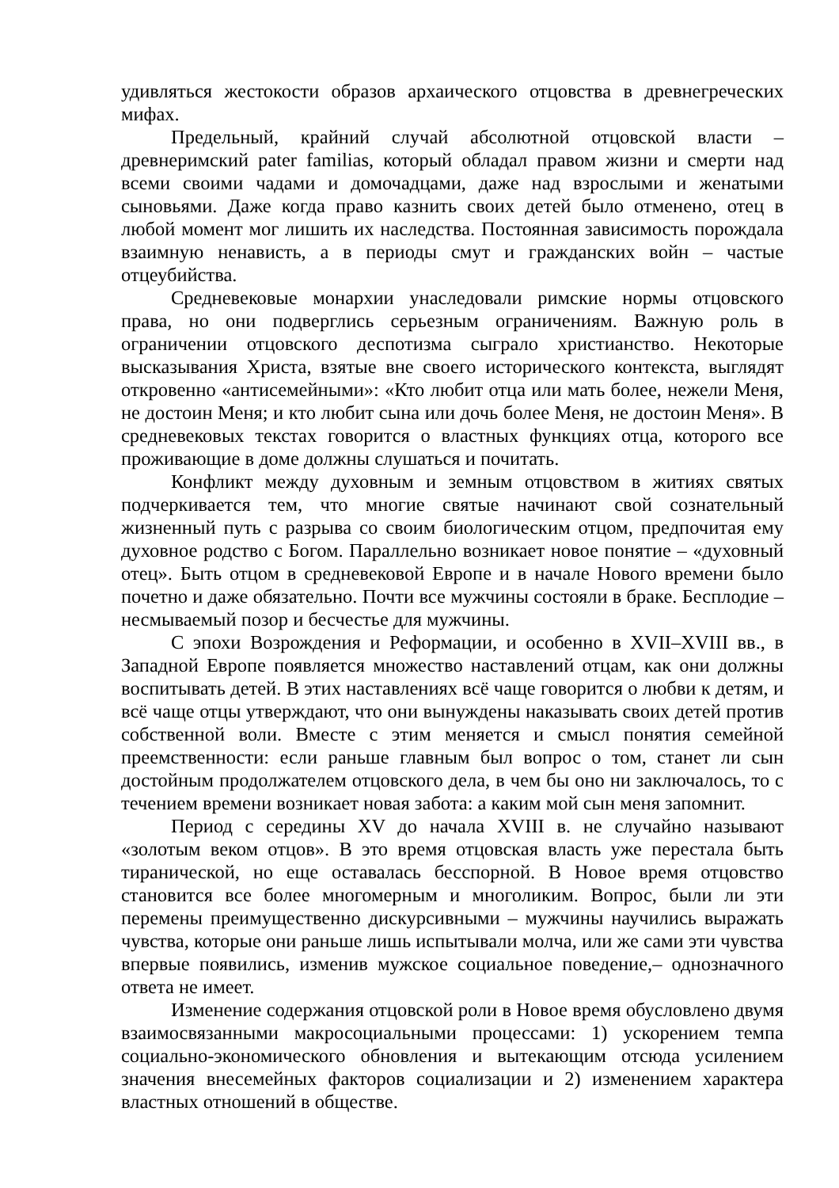удивляться жестокости образов архаического отцовства в древнегреческих мифах.
Предельный, крайний случай абсолютной отцовской власти – древнеримский pater familias, который обладал правом жизни и смерти над всеми своими чадами и домочадцами, даже над взрослыми и женатыми сыновьями. Даже когда право казнить своих детей было отменено, отец в любой момент мог лишить их наследства. Постоянная зависимость порождала взаимную ненависть, а в периоды смут и гражданских войн – частые отцеубийства.
Средневековые монархии унаследовали римские нормы отцовского права, но они подверглись серьезным ограничениям. Важную роль в ограничении отцовского деспотизма сыграло христианство. Некоторые высказывания Христа, взятые вне своего исторического контекста, выглядят откровенно «антисемейными»: «Кто любит отца или мать более, нежели Меня, не достоин Меня; и кто любит сына или дочь более Меня, не достоин Меня». В средневековых текстах говорится о властных функциях отца, которого все проживающие в доме должны слушаться и почитать.
Конфликт между духовным и земным отцовством в житиях святых подчеркивается тем, что многие святые начинают свой сознательный жизненный путь с разрыва со своим биологическим отцом, предпочитая ему духовное родство с Богом. Параллельно возникает новое понятие – «духовный отец». Быть отцом в средневековой Европе и в начале Нового времени было почетно и даже обязательно. Почти все мужчины состояли в браке. Бесплодие – несмываемый позор и бесчестье для мужчины.
С эпохи Возрождения и Реформации, и особенно в XVII–XVIII вв., в Западной Европе появляется множество наставлений отцам, как они должны воспитывать детей. В этих наставлениях всё чаще говорится о любви к детям, и всё чаще отцы утверждают, что они вынуждены наказывать своих детей против собственной воли. Вместе с этим меняется и смысл понятия семейной преемственности: если раньше главным был вопрос о том, станет ли сын достойным продолжателем отцовского дела, в чем бы оно ни заключалось, то с течением времени возникает новая забота: а каким мой сын меня запомнит.
Период с середины XV до начала XVIII в. не случайно называют «золотым веком отцов». В это время отцовская власть уже перестала быть тиранической, но еще оставалась бесспорной. В Новое время отцовство становится все более многомерным и многоликим. Вопрос, были ли эти перемены преимущественно дискурсивными – мужчины научились выражать чувства, которые они раньше лишь испытывали молча, или же сами эти чувства впервые появились, изменив мужское социальное поведение,– однозначного ответа не имеет.
Изменение содержания отцовской роли в Новое время обусловлено двумя взаимосвязанными макросоциальными процессами: 1) ускорением темпа социально-экономического обновления и вытекающим отсюда усилением значения внесемейных факторов социализации и 2) изменением характера властных отношений в обществе.